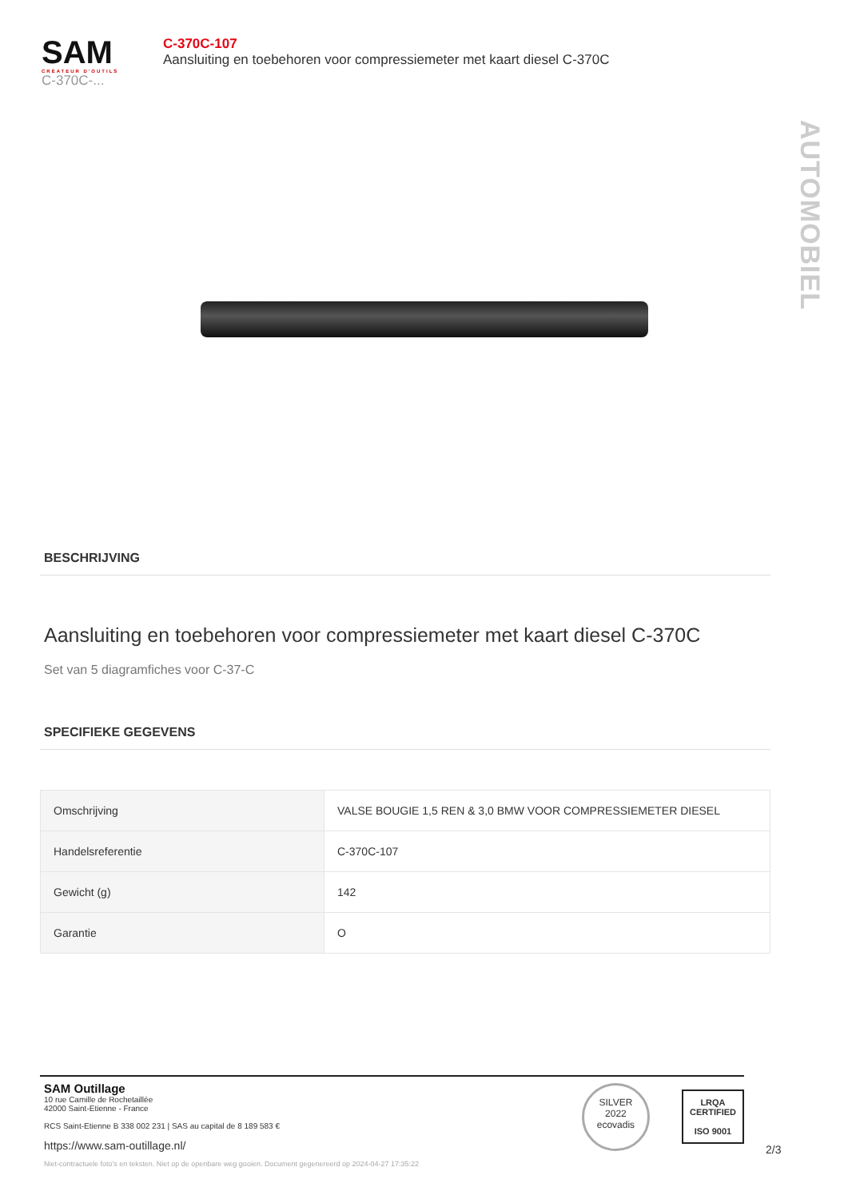SAM
CRÉATEUR D'OUTILS
C-370C-...
C-370C-107
Aansluiting en toebehoren voor compressiemeter met kaart diesel C-370C
AUTOMOBIEL
BESCHRIJVING
Aansluiting en toebehoren voor compressiemeter met kaart diesel C-370C
Set van 5 diagramfiches voor C-37-C
SPECIFIEKE GEGEVENS
| Omschrijving | VALSE BOUGIE 1,5 REN & 3,0 BMW VOOR COMPRESSIEMETER DIESEL |
| Handelsreferentie | C-370C-107 |
| Gewicht (g) | 142 |
| Garantie | O |
SAM Outillage
10 rue Camille de Rochetaillée
42000 Saint-Etienne - France
RCS Saint-Etienne B 338 002 231 | SAS au capital de 8 189 583 €
https://www.sam-outillage.nl/
SILVER
2022
ecovadis
LRQA
CERTIFIED
ISO 9001
2/3
Niet-contractuele foto's en teksten. Niet op de openbare weg gooien. Document gegenereerd op 2024-04-27 17:35:22